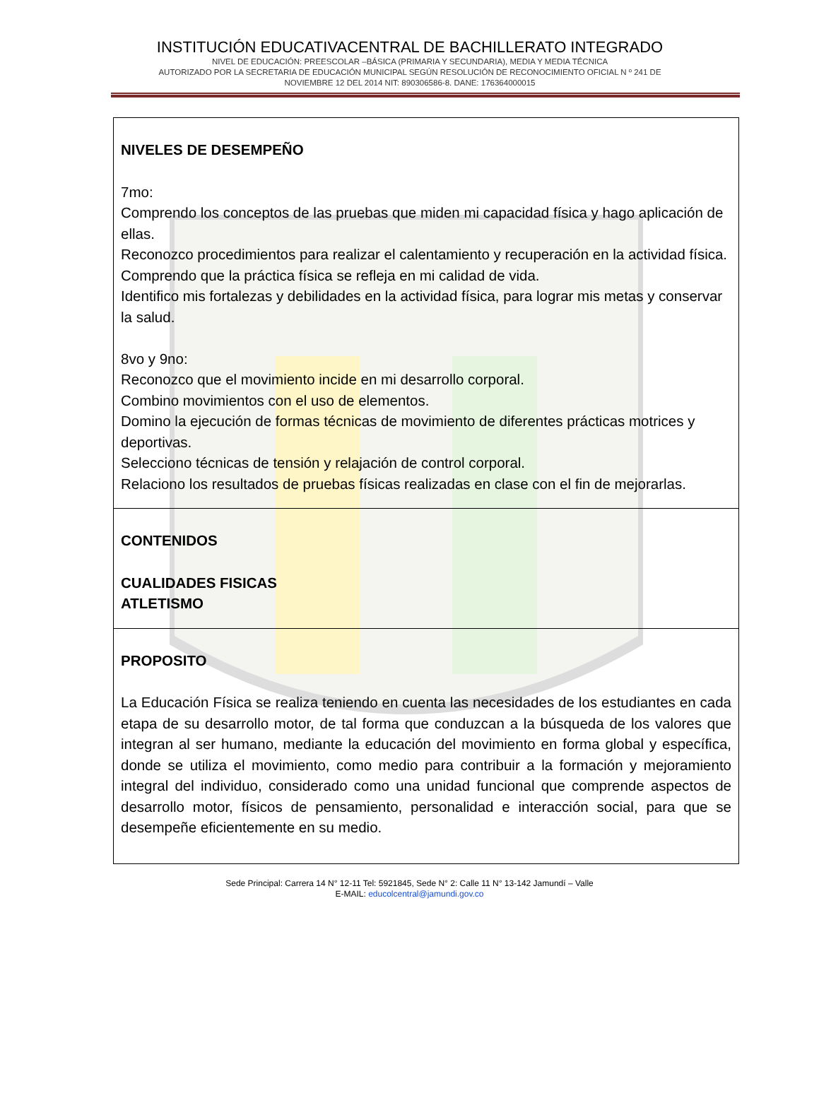INSTITUCIÓN EDUCATIVACENTRAL DE BACHILLERATO INTEGRADO
NIVEL DE EDUCACIÓN: PREESCOLAR –BÁSICA (PRIMARIA Y SECUNDARIA), MEDIA Y MEDIA TÉCNICA
AUTORIZADO POR LA SECRETARIA DE EDUCACIÓN MUNICIPAL SEGÚN RESOLUCIÓN DE RECONOCIMIENTO OFICIAL N º 241 DE
NOVIEMBRE 12 DEL 2014 NIT: 890306586-8. DANE: 176364000015
| NIVELES DE DESEMPEÑO 7mo: Comprendo los conceptos de las pruebas que miden mi capacidad física y hago aplicación de ellas. Reconozco procedimientos para realizar el calentamiento y recuperación en la actividad física. Comprendo que la práctica física se refleja en mi calidad de vida. Identifico mis fortalezas y debilidades en la actividad física, para lograr mis metas y conservar la salud. 8vo y 9no: Reconozco que el movimiento incide en mi desarrollo corporal. Combino movimientos con el uso de elementos. Domino la ejecución de formas técnicas de movimiento de diferentes prácticas motrices y deportivas. Selecciono técnicas de tensión y relajación de control corporal. Relaciono los resultados de pruebas físicas realizadas en clase con el fin de mejorarlas. |
| CONTENIDOS CUALIDADES FISICAS ATLETISMO |
| PROPOSITO La Educación Física se realiza teniendo en cuenta las necesidades de los estudiantes en cada etapa de su desarrollo motor, de tal forma que conduzcan a la búsqueda de los valores que integran al ser humano, mediante la educación del movimiento en forma global y específica, donde se utiliza el movimiento, como medio para contribuir a la formación y mejoramiento integral del individuo, considerado como una unidad funcional que comprende aspectos de desarrollo motor, físicos de pensamiento, personalidad e interacción social, para que se desempeñe eficientemente en su medio. |
Sede Principal: Carrera 14 N° 12-11 Tel: 5921845, Sede N° 2: Calle 11 N° 13-142 Jamundí – Valle
E-MAIL: educolcentral@jamundi.gov.co